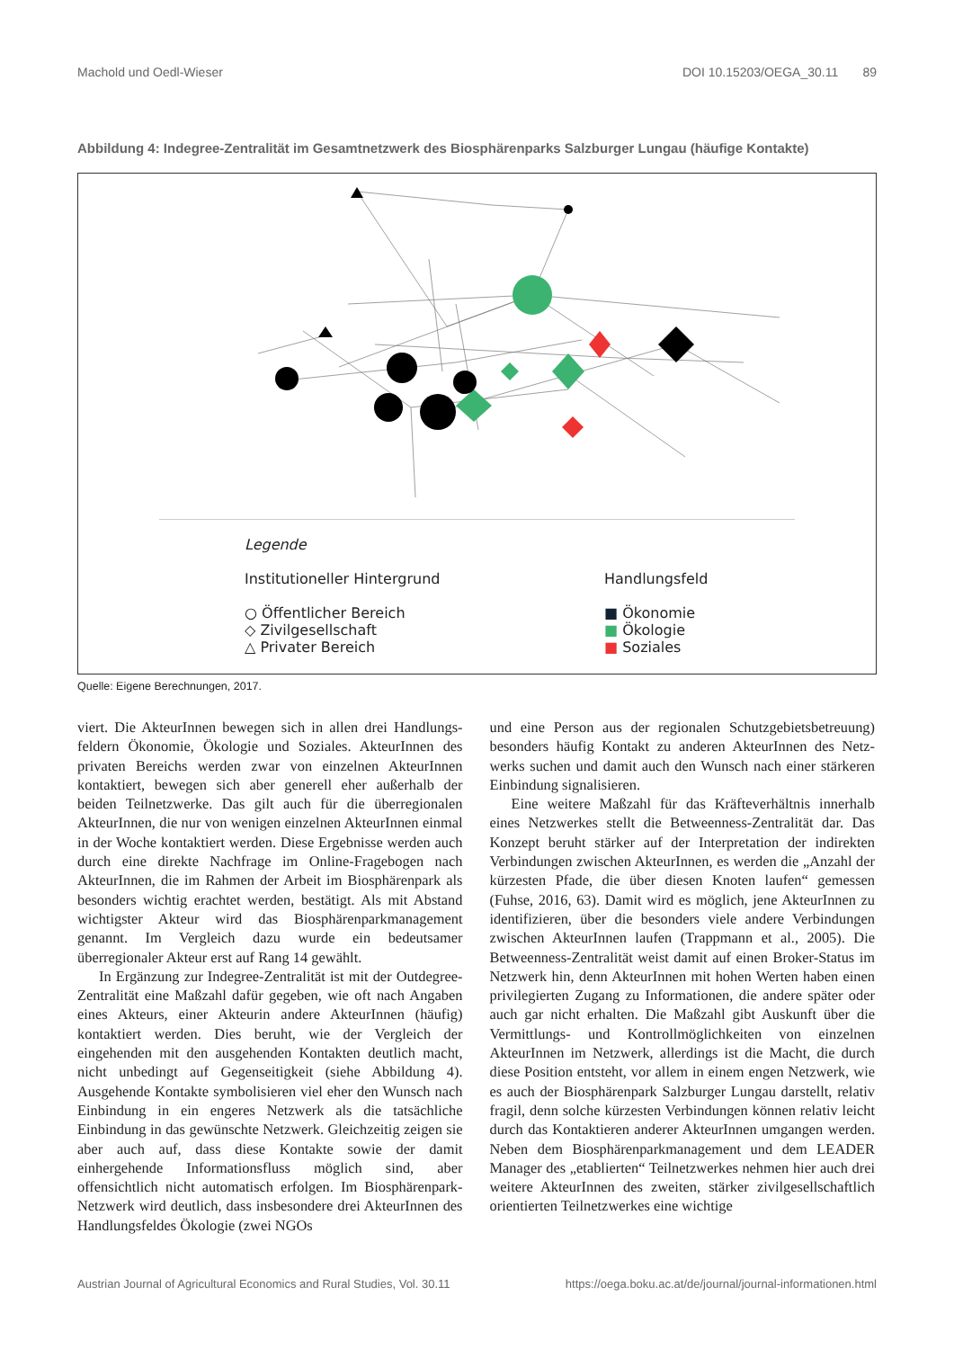Machold und Oedl-Wieser DOI 10.15203/OEGA_30.11 89
Abbildung 4: Indegree-Zentralität im Gesamtnetzwerk des Biosphärenparks Salzburger Lungau (häufige Kontakte)
Legende
Institutioneller Hintergrund
○ Öffentlicher Bereich
◇ Zivilgesellschaft
△ Privater Bereich
Handlungsfeld
■ Ökonomie
■ Ökologie
■ Soziales
Quelle: Eigene Berechnungen, 2017.
viert. Die AkteurInnen bewegen sich in allen drei Handlungs­feldern Ökonomie, Ökologie und Soziales. AkteurInnen des privaten Bereichs werden zwar von einzelnen AkteurInnen kontaktiert, bewegen sich aber generell eher außerhalb der beiden Teilnetzwerke. Das gilt auch für die überregionalen AkteurInnen, die nur von wenigen einzelnen AkteurInnen einmal in der Woche kontaktiert werden. Diese Ergebnisse werden auch durch eine direkte Nachfrage im Online-Fra­gebogen nach AkteurInnen, die im Rahmen der Arbeit im Biosphärenpark als besonders wichtig erachtet werden, be­stätigt. Als mit Abstand wichtigster Akteur wird das Biosphä­renparkmanagement genannt. Im Vergleich dazu wurde ein bedeutsamer überregionaler Akteur erst auf Rang 14 gewählt.
In Ergänzung zur Indegree-Zentralität ist mit der Outde­gree-Zentralität eine Maßzahl dafür gegeben, wie oft nach Angaben eines Akteurs, einer Akteurin andere AkteurInnen (häufig) kontaktiert werden. Dies beruht, wie der Vergleich der eingehenden mit den ausgehenden Kontakten deutlich macht, nicht unbedingt auf Gegenseitigkeit (siehe Abbil­dung 4). Ausgehende Kontakte symbolisieren viel eher den Wunsch nach Einbindung in ein engeres Netzwerk als die tatsächliche Einbindung in das gewünschte Netzwerk. Gleichzeitig zeigen sie aber auch auf, dass diese Kontakte sowie der damit einhergehende Informationsfluss möglich sind, aber offensichtlich nicht automatisch erfolgen. Im Bio­sphärenpark-Netzwerk wird deutlich, dass insbesondere drei AkteurInnen des Handlungsfeldes Ökologie (zwei NGOs
und eine Person aus der regionalen Schutzgebietsbetreuung) besonders häufig Kontakt zu anderen AkteurInnen des Netz­werks suchen und damit auch den Wunsch nach einer stärke­ren Einbindung signalisieren.
Eine weitere Maßzahl für das Kräfteverhältnis innerhalb eines Netzwerkes stellt die Betweenness-Zentralität dar. Das Konzept beruht stärker auf der Interpretation der indi­rekten Verbindungen zwischen AkteurInnen, es werden die „Anzahl der kürzesten Pfade, die über diesen Knoten lau­fen“ gemessen (Fuhse, 2016, 63). Damit wird es möglich, jene AkteurInnen zu identifizieren, über die besonders viele andere Verbindungen zwischen AkteurInnen laufen (Trapp­mann et al., 2005). Die Betweenness-Zentralität weist damit auf einen Broker-Status im Netzwerk hin, denn AkteurInnen mit hohen Werten haben einen privilegierten Zugang zu In­formationen, die andere später oder auch gar nicht erhalten. Die Maßzahl gibt Auskunft über die Vermittlungs- und Kon­trollmöglichkeiten von einzelnen AkteurInnen im Netzwerk, allerdings ist die Macht, die durch diese Position entsteht, vor allem in einem engen Netzwerk, wie es auch der Bio­sphärenpark Salzburger Lungau darstellt, relativ fragil, denn solche kürzesten Verbindungen können relativ leicht durch das Kontaktieren anderer AkteurInnen umgangen werden. Neben dem Biosphärenparkmanagement und dem LEA­DER Manager des „etablierten“ Teilnetzwerkes nehmen hier auch drei weitere AkteurInnen des zweiten, stärker zi­vilgesellschaftlich orientierten Teilnetzwerkes eine wichtige
Austrian Journal of Agricultural Economics and Rural Studies, Vol. 30.11 https://oega.boku.ac.at/de/journal/journal-informationen.html